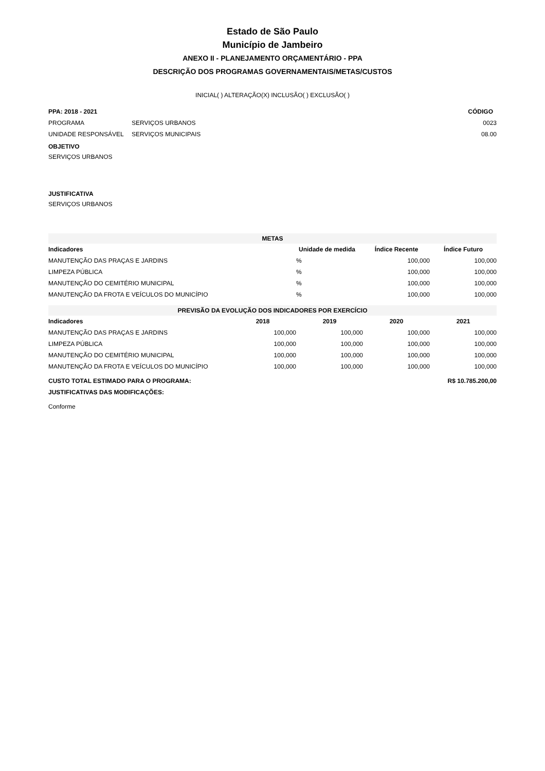Estado de São Paulo
Município de Jambeiro
ANEXO II - PLANEJAMENTO ORÇAMENTÁRIO - PPA
DESCRIÇÃO DOS PROGRAMAS GOVERNAMENTAIS/METAS/CUSTOS
INICIAL( ) ALTERAÇÃO(X) INCLUSÃO( ) EXCLUSÃO( )
| PPA: 2018 - 2021 | | CÓDIGO |
| PROGRAMA | SERVIÇOS URBANOS | 0023 |
| UNIDADE RESPONSÁVEL | SERVIÇOS MUNICIPAIS | 08.00 |
OBJETIVO
SERVIÇOS URBANOS
JUSTIFICATIVA
SERVIÇOS URBANOS
| METAS | | | |
| --- | --- | --- | --- |
| Indicadores | Unidade de medida | Índice Recente | Índice Futuro |
| MANUTENÇÃO DAS PRAÇAS E JARDINS | % | 100,000 | 100,000 |
| LIMPEZA PÚBLICA | % | 100,000 | 100,000 |
| MANUTENÇÃO DO CEMITÉRIO MUNICIPAL | % | 100,000 | 100,000 |
| MANUTENÇÃO DA FROTA E VEÍCULOS DO MUNICÍPIO | % | 100,000 | 100,000 |
| PREVISÃO DA EVOLUÇÃO DOS INDICADORES POR EXERCÍCIO | | | | |
| --- | --- | --- | --- | --- |
| Indicadores | 2018 | 2019 | 2020 | 2021 |
| MANUTENÇÃO DAS PRAÇAS E JARDINS | 100,000 | 100,000 | 100,000 | 100,000 |
| LIMPEZA PÚBLICA | 100,000 | 100,000 | 100,000 | 100,000 |
| MANUTENÇÃO DO CEMITÉRIO MUNICIPAL | 100,000 | 100,000 | 100,000 | 100,000 |
| MANUTENÇÃO DA FROTA E VEÍCULOS DO MUNICÍPIO | 100,000 | 100,000 | 100,000 | 100,000 |
| CUSTO TOTAL ESTIMADO PARA O PROGRAMA: | R$ 10.785.200,00 |
| JUSTIFICATIVAS DAS MODIFICAÇÕES: | |
| Conforme | |